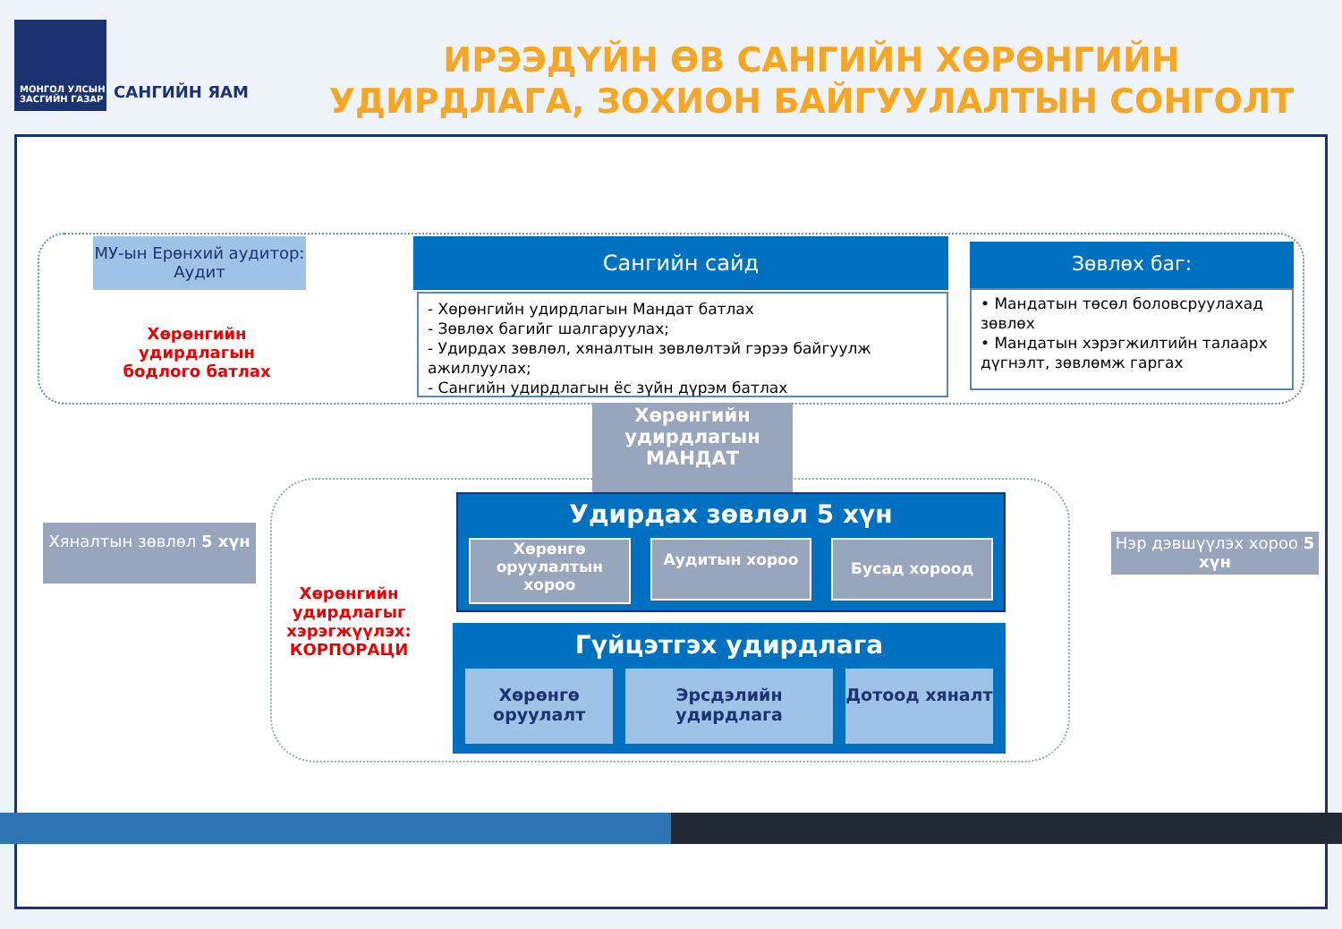МОНГОЛ УЛСЫН
ЗАСГИЙН ГАЗАР
САНГИЙН ЯАМ
ИРЭЭДҮЙН ӨВ САНГИЙН ХӨРӨНГИЙН
УДИРДЛАГА, ЗОХИОН БАЙГУУЛАЛТЫН СОНГОЛТ
МУ-ын Ерөнхий аудитор: Аудит
Сангийн сайд
- Хөрөнгийн удирдлагын Мандат батлах
- Зөвлөх багийг шалгаруулах;
- Удирдах зөвлөл, хяналтын зөвлөлтэй гэрээ байгуулж ажиллуулах;
- Сангийн удирдлагын ёс зүйн дүрэм батлах
Зөвлөх баг:
• Мандатын төсөл боловсруулахад зөвлөх
• Мандатын хэрэгжилтийн талаарх дүгнэлт, зөвлөмж гаргах
Хөрөнгийн удирдлагын бодлого батлах
Хөрөнгийн удирдлагын МАНДАТ
Хяналтын зөвлөл 5 хүн
Нэр дэвшүүлэх хороо 5 хүн
Хөрөнгийн удирдлагыг хэрэгжүүлэх: КОРПОРАЦИ
Удирдах зөвлөл 5 хүн
Хөрөнгө оруулалтын хороо
Аудитын хороо
Бусад хороод
Гүйцэтгэх удирдлага
Хөрөнгө оруулалт Эрсдэлийн удирдлага Дотоод хяналт